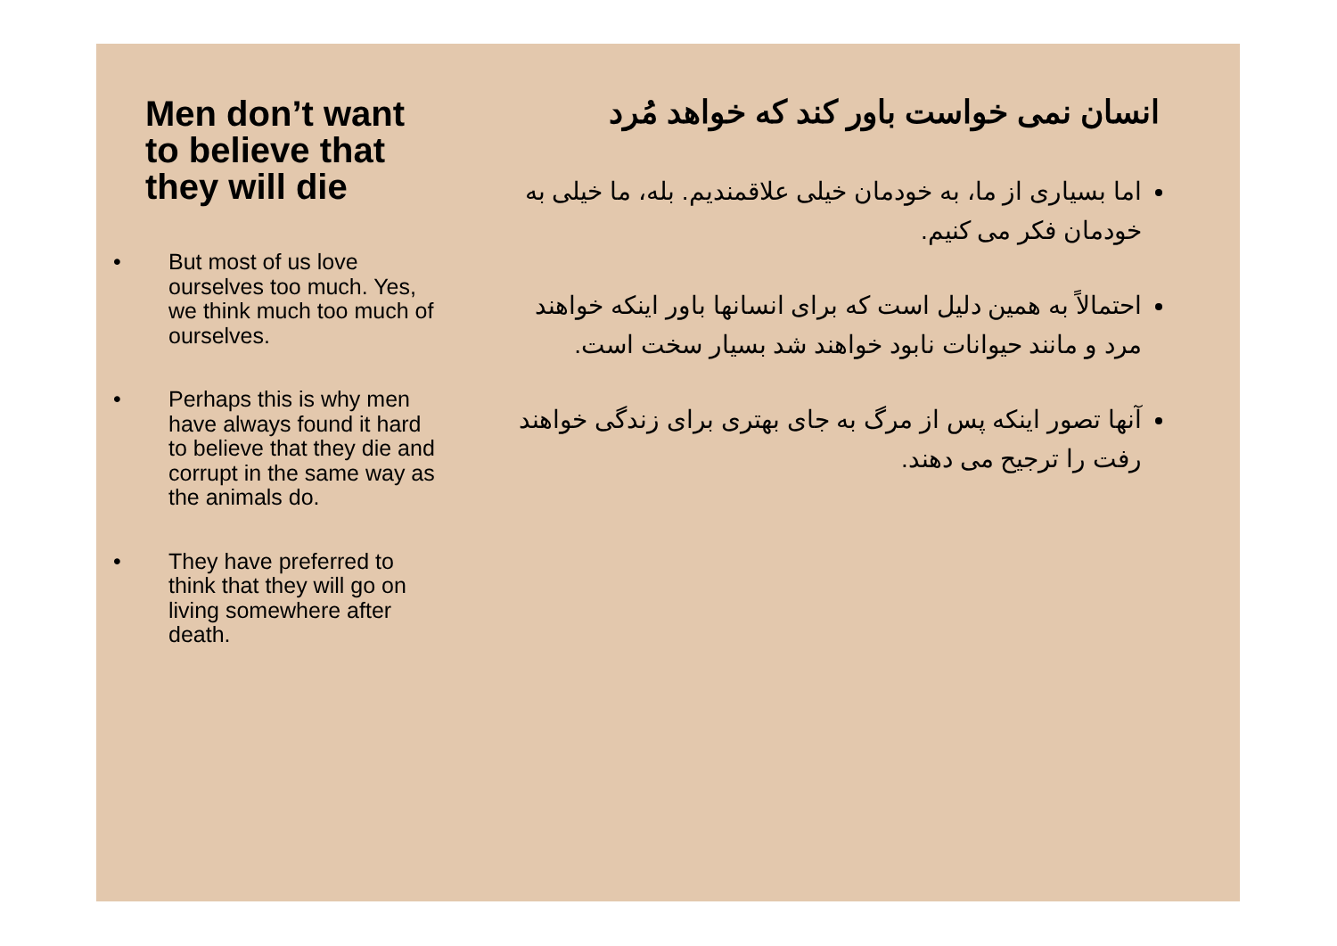Men don’t want to believe that they will die
• But most of us love ourselves too much. Yes, we think much too much of ourselves.
• Perhaps this is why men have always found it hard to believe that they die and corrupt in the same way as the animals do.
• They have preferred to think that they will go on living somewhere after death.
انسان نمی خواست باور کند که خواهد مُرد
اما بسیاری از ما، به خودمان خیلی علاقمندیم. بله، ما خیلی به خودمان فکر می کنیم.
احتمالاً به همین دلیل است که برای انسانها باور اینکه خواهند مرد و مانند حیوانات نابود خواهند شد بسیار سخت است.
آنها تصور اینکه پس از مرگ به جای بهتری برای زندگی خواهند رفت را ترجیح می دهند.